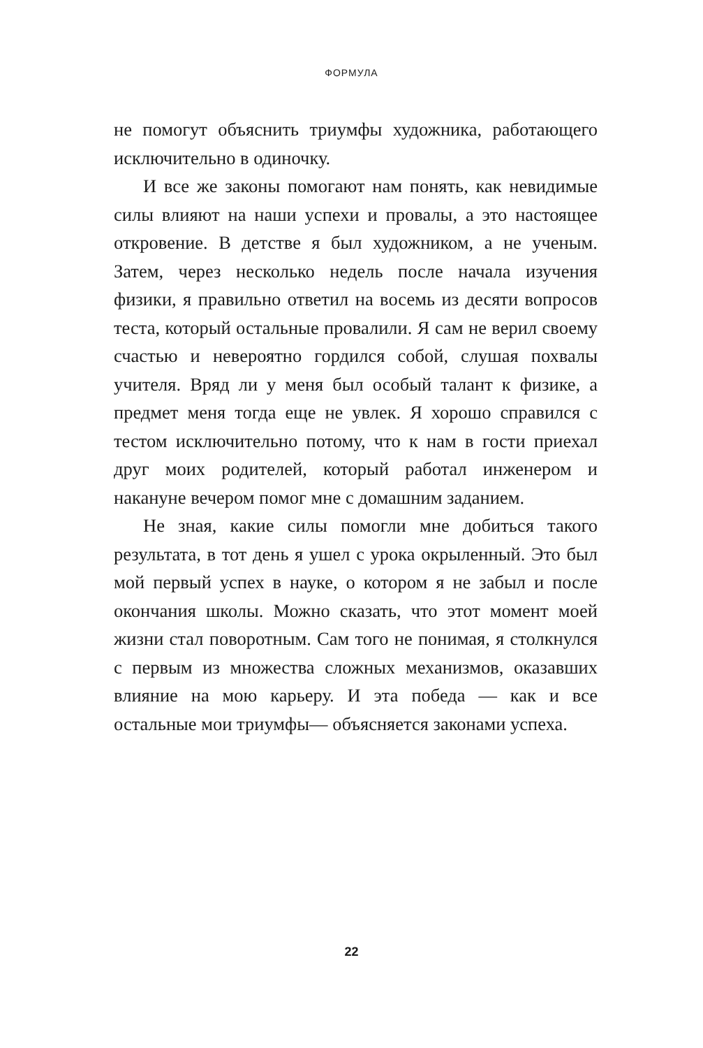ФОРМУЛА
не помогут объяснить триумфы художника, работающего исключительно в одиночку.
И все же законы помогают нам понять, как невидимые силы влияют на наши успехи и провалы, а это настоящее откровение. В детстве я был художником, а не ученым. Затем, через несколько недель после начала изучения физики, я правильно ответил на восемь из десяти вопросов теста, который остальные провалили. Я сам не верил своему счастью и невероятно гордился собой, слушая похвалы учителя. Вряд ли у меня был особый талант к физике, а предмет меня тогда еще не увлек. Я хорошо справился с тестом исключительно потому, что к нам в гости приехал друг моих родителей, который работал инженером и накануне вечером помог мне с домашним заданием.
Не зная, какие силы помогли мне добиться такого результата, в тот день я ушел с урока окрыленный. Это был мой первый успех в науке, о котором я не забыл и после окончания школы. Можно сказать, что этот момент моей жизни стал поворотным. Сам того не понимая, я столкнулся с первым из множества сложных механизмов, оказавших влияние на мою карьеру. И эта победа — как и все остальные мои триумфы— объясняется законами успеха.
22